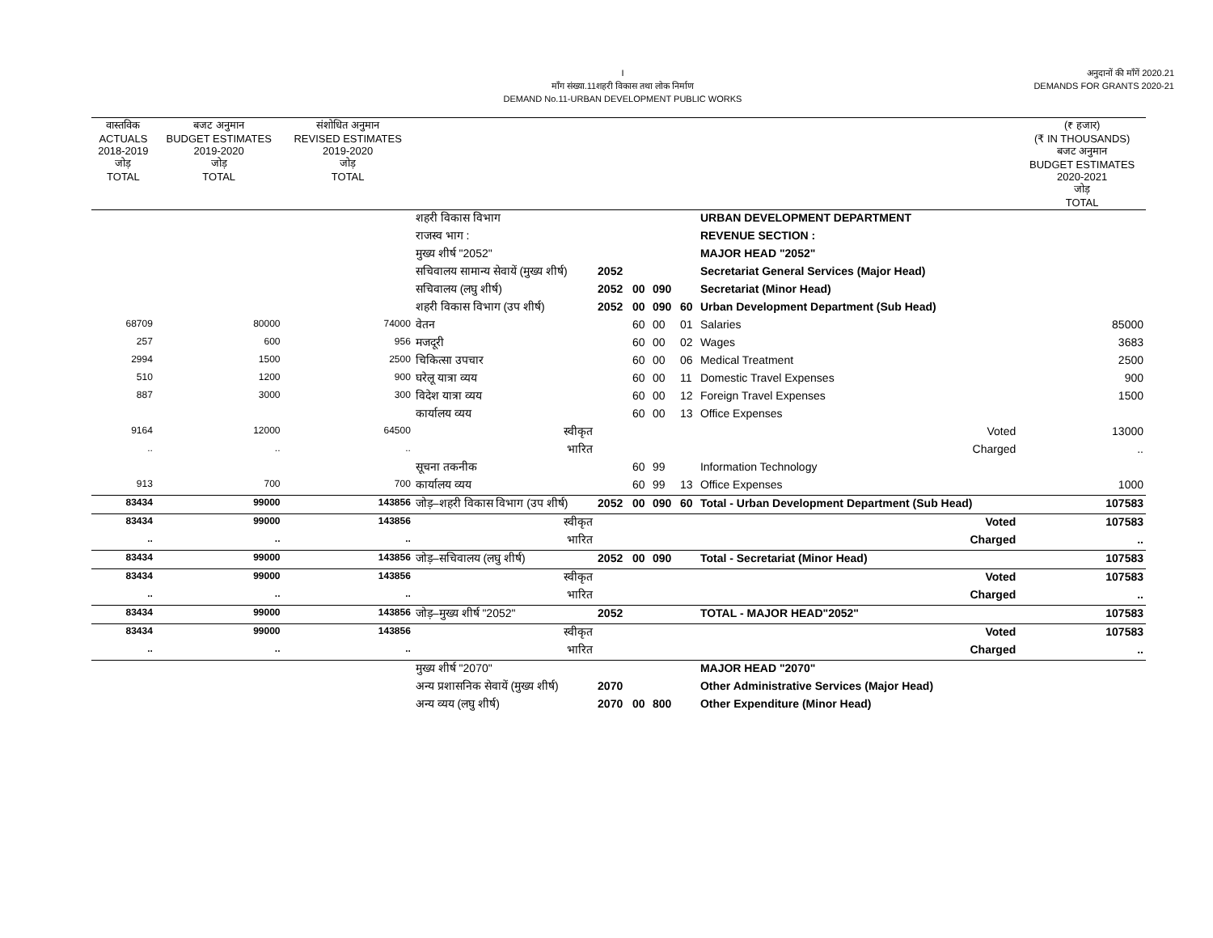I
माँग संख्या.11शहरी विकास तथा लोक निर्माण
DEMAND No.11-URBAN DEVELOPMENT PUBLIC WORKS
अनुदानों की माँगें 2020.21
DEMANDS FOR GRANTS 2020-21
| वास्तविक ACTUALS 2018-2019 जोड़ TOTAL | बजट अनुमान BUDGET ESTIMATES 2019-2020 जोड़ TOTAL | संशोधित अनुमान REVISED ESTIMATES 2019-2020 जोड़ TOTAL | | | | | | | (₹ हजार) (₹ IN THOUSANDS) बजट अनुमान BUDGET ESTIMATES 2020-2021 जोड़ TOTAL |
| --- | --- | --- | --- | --- | --- | --- | --- | --- | --- |
| | | | शहरी विकास विभाग | | | | | URBAN DEVELOPMENT DEPARTMENT | |
| | | | राजस्व भाग : | | | | | REVENUE SECTION : | |
| | | | मुख्य शीर्ष "2052" | | | | | MAJOR HEAD "2052" | |
| | | | सचिवालय सामान्य सेवायें (मुख्य शीर्ष) | 2052 | | | | Secretariat General Services (Major Head) | |
| | | | सचिवालय (लघु शीर्ष) | 2052 | 00 | 090 | | Secretariat (Minor Head) | |
| | | | शहरी विकास विभाग (उप शीर्ष) | 2052 | 00 | 090 | 60 | Urban Development Department (Sub Head) | |
| 68709 | 80000 | 74000 | वेतन | | 60 | 00 | 01 | Salaries | 85000 |
| 257 | 600 | 956 | मजदूरी | | 60 | 00 | 02 | Wages | 3683 |
| 2994 | 1500 | 2500 | चिकित्सा उपचार | | 60 | 00 | 06 | Medical Treatment | 2500 |
| 510 | 1200 | 900 | घरेलू यात्रा व्यय | | 60 | 00 | 11 | Domestic Travel Expenses | 900 |
| 887 | 3000 | 300 | विदेश यात्रा व्यय | | 60 | 00 | 12 | Foreign Travel Expenses | 1500 |
| | | | कार्यालय व्यय | | 60 | 00 | 13 | Office Expenses | |
| 9164 | 12000 | 64500 | स्वीकृत | | | | | Voted | 13000 |
| .. | .. | .. | भारित | | | | | Charged | .. |
| | | | सूचना तकनीक | | 60 | 99 | | Information Technology | |
| 913 | 700 | 700 | कार्यालय व्यय | | 60 | 99 | 13 | Office Expenses | 1000 |
| 83434 | 99000 | 143856 | जोड़–शहरी विकास विभाग (उप शीर्ष) | 2052 | 00 | 090 | 60 | Total - Urban Development Department (Sub Head) | 107583 |
| 83434 | 99000 | 143856 | स्वीकृत | | | | | Voted | 107583 |
| .. | .. | .. | भारित | | | | | Charged | .. |
| 83434 | 99000 | 143856 | जोड़–सचिवालय (लघु शीर्ष) | 2052 | 00 | 090 | | Total - Secretariat (Minor Head) | 107583 |
| 83434 | 99000 | 143856 | स्वीकृत | | | | | Voted | 107583 |
| .. | .. | .. | भारित | | | | | Charged | .. |
| 83434 | 99000 | 143856 | जोड़–मुख्य शीर्ष "2052" | 2052 | | | | TOTAL - MAJOR HEAD"2052" | 107583 |
| 83434 | 99000 | 143856 | स्वीकृत | | | | | Voted | 107583 |
| .. | .. | .. | भारित | | | | | Charged | .. |
| | | | मुख्य शीर्ष "2070" | | | | | MAJOR HEAD "2070" | |
| | | | अन्य प्रशासनिक सेवायें (मुख्य शीर्ष) | 2070 | | | | Other Administrative Services (Major Head) | |
| | | | अन्य व्यय (लघु शीर्ष) | 2070 | 00 | 800 | | Other Expenditure (Minor Head) | |